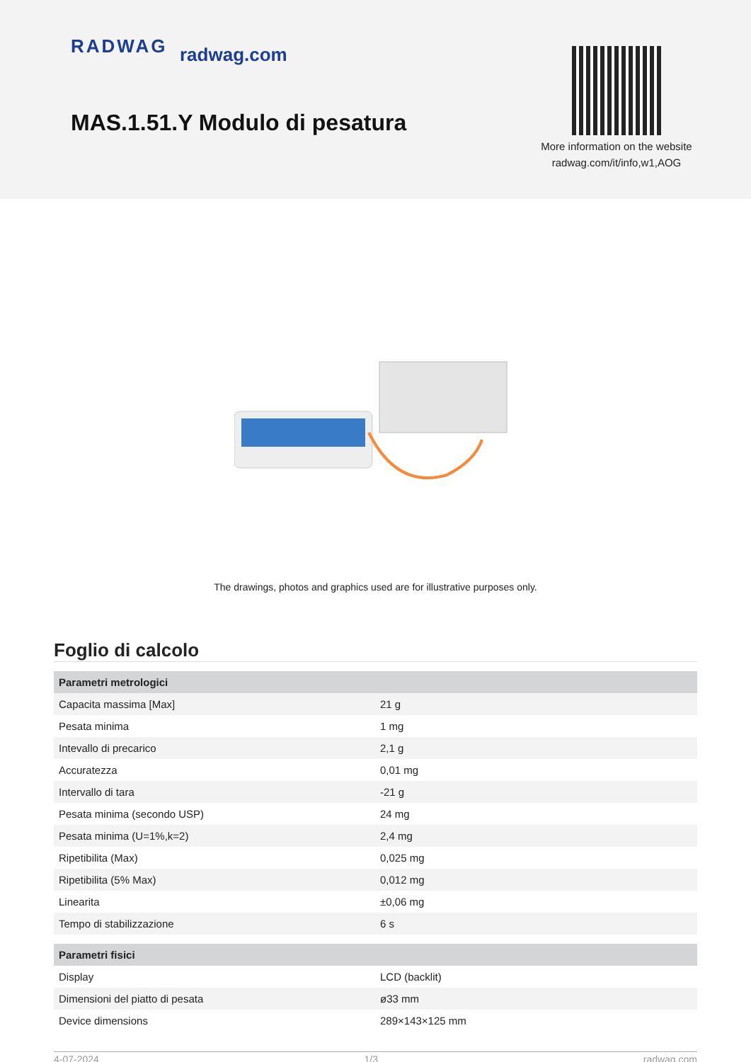RADWAG radwag.com
MAS.1.51.Y Modulo di pesatura
More information on the website radwag.com/it/info,w1,AOG
The drawings, photos and graphics used are for illustrative purposes only.
Foglio di calcolo
| Parametri metrologici | |
| --- | --- |
| Capacita massima [Max] | 21 g |
| Pesata minima | 1 mg |
| Intevallo di precarico | 2,1 g |
| Accuratezza | 0,01 mg |
| Intervallo di tara | -21 g |
| Pesata minima (secondo USP) | 24 mg |
| Pesata minima (U=1%,k=2) | 2,4 mg |
| Ripetibilita (Max) | 0,025 mg |
| Ripetibilita (5% Max) | 0,012 mg |
| Linearita | ±0,06 mg |
| Tempo di stabilizzazione | 6 s |
| Parametri fisici | |
| Display | LCD (backlit) |
| Dimensioni del piatto di pesata | ø33 mm |
| Device dimensions | 289×143×125 mm |
4-07-2024 1/3 radwag.com